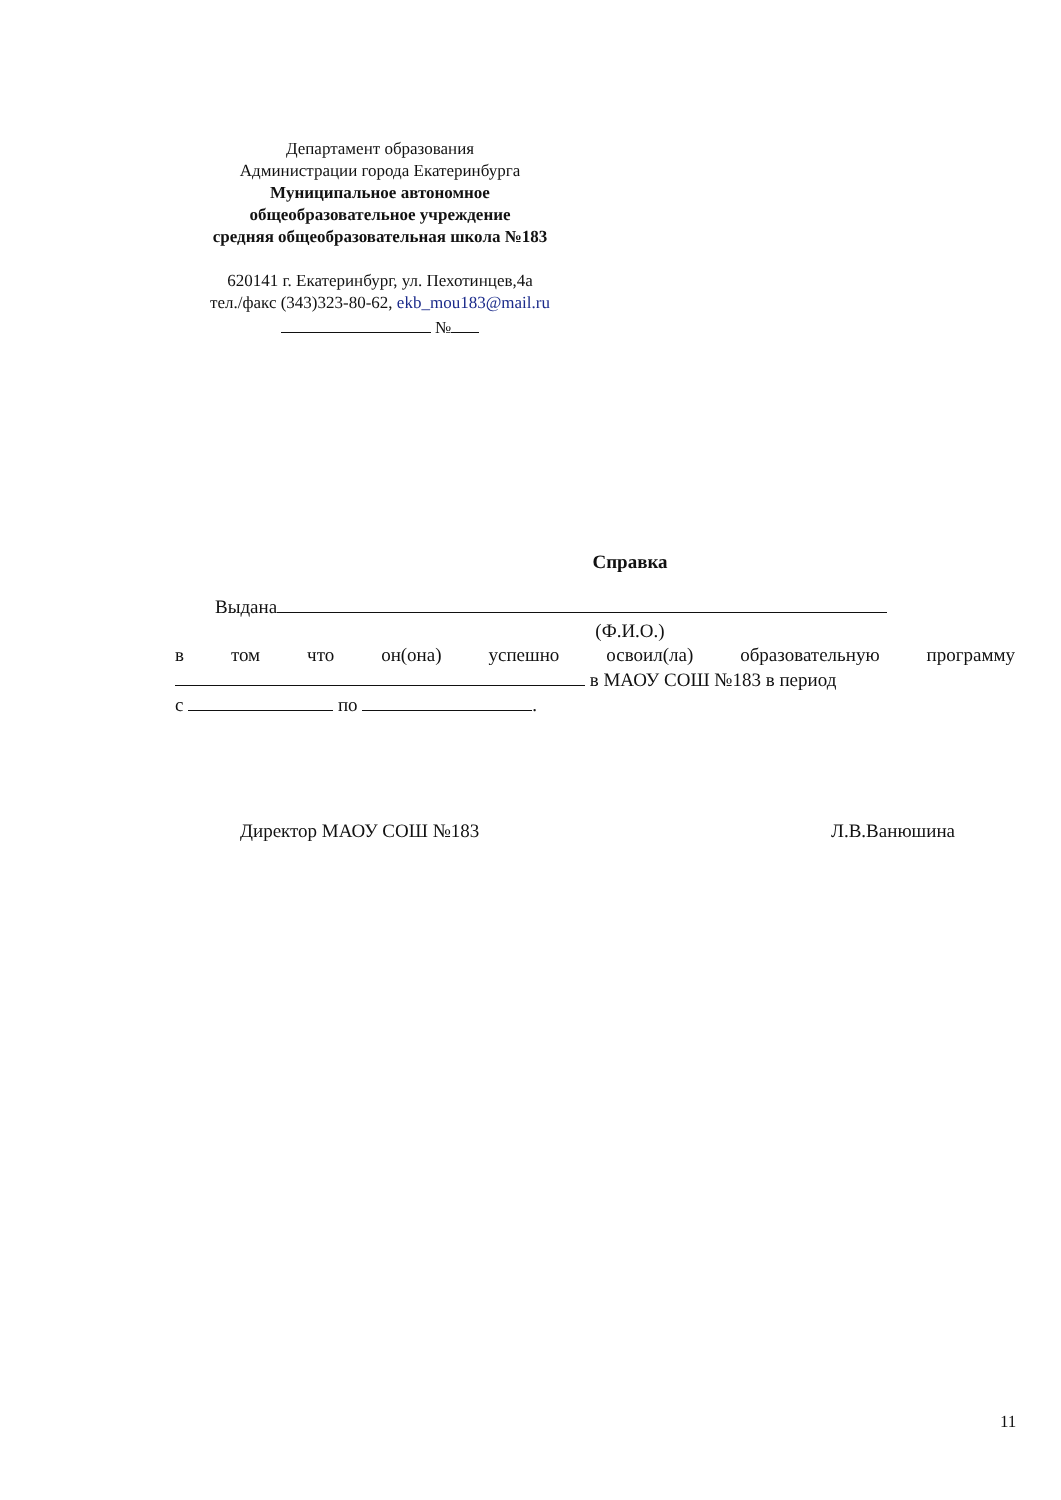Департамент образования
Администрации города Екатеринбурга
Муниципальное автономное
общеобразовательное учреждение
средняя общеобразовательная школа №183
620141 г. Екатеринбург, ул. Пехотинцев,4а
тел./факс (343)323-80-62, ekb_mou183@mail.ru
№
Справка
Выдана
(Ф.И.О.)
в том что он(она) успешно освоил(ла) образовательную программу
в МАОУ СОШ №183 в период
с по .
Директор МАОУ СОШ №183 Л.В.Ванюшина
11